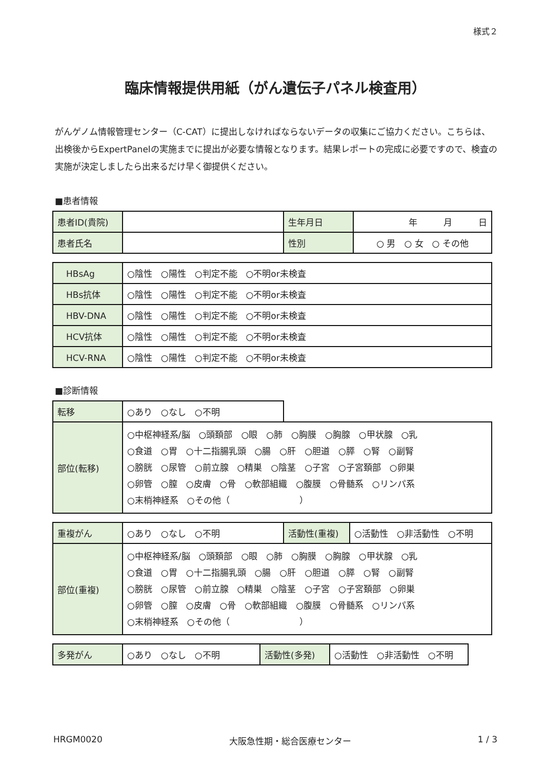様式２
臨床情報提供用紙（がん遺伝子パネル検査用）
がんゲノム情報管理センター（C-CAT）に提出しなければならないデータの収集にご協力ください。こちらは、出検後からExpertPanelの実施までに提出が必要な情報となります。結果レポートの完成に必要ですので、検査の実施が決定しましたら出来るだけ早く御提供ください。
■患者情報
| 患者ID(貴院) | | 生年月日 | 年 月 日 |
| 患者氏名 | | 性別 | ○ 男 ○ 女 ○ その他 |
| HBsAg | ○陰性 ○陽性 ○判定不能 ○不明or未検査 |
| HBs抗体 | ○陰性 ○陽性 ○判定不能 ○不明or未検査 |
| HBV-DNA | ○陰性 ○陽性 ○判定不能 ○不明or未検査 |
| HCV抗体 | ○陰性 ○陽性 ○判定不能 ○不明or未検査 |
| HCV-RNA | ○陰性 ○陽性 ○判定不能 ○不明or未検査 |
■診断情報
| 転移 | ○あり ○なし ○不明 | |
| 部位(転移) | ○中枢神経系/脳 ○頭頚部 ○眼 ○肺 ○胸膜 ○胸腺 ○甲状腺 ○乳 ○食道 ○胃 ○十二指腸乳頭 ○腸 ○肝 ○胆道 ○膵 ○腎 ○副腎 ○膀胱 ○尿管 ○前立腺 ○精巣 ○陰茎 ○子宮 ○子宮頚部 ○卵巣 ○卵管 ○膣 ○皮膚 ○骨 ○軟部組織 ○腹膜 ○骨髄系 ○リンパ系 ○末梢神経系 ○その他（ ） | |
| 重複がん | ○あり ○なし ○不明 | 活動性(重複) | ○活動性 ○非活動性 ○不明 |
| 部位(重複) | ○中枢神経系/脳 ○頭頚部 ○眼 ○肺 ○胸膜 ○胸腺 ○甲状腺 ○乳 ○食道 ○胃 ○十二指腸乳頭 ○腸 ○肝 ○胆道 ○膵 ○腎 ○副腎 ○膀胱 ○尿管 ○前立腺 ○精巣 ○陰茎 ○子宮 ○子宮頚部 ○卵巣 ○卵管 ○膣 ○皮膚 ○骨 ○軟部組織 ○腹膜 ○骨髄系 ○リンパ系 ○末梢神経系 ○その他（ ） | | |
| 多発がん | ○あり ○なし ○不明 | 活動性(多発) | ○活動性 ○非活動性 ○不明 |
HRGM0020 大阪急性期・総合医療センター 1 / 3